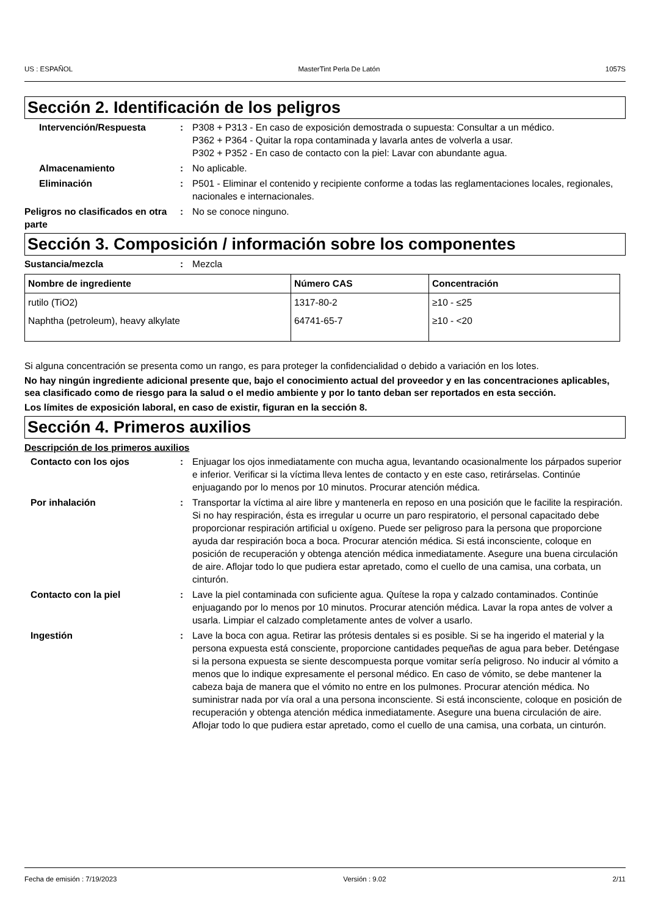US : ESPAÑOL MasterTint Perla De Latón 1057S
Sección 2. Identificación de los peligros
Intervención/Respuesta : P308 + P313 - En caso de exposición demostrada o supuesta: Consultar a un médico.
P362 + P364 - Quitar la ropa contaminada y lavarla antes de volverla a usar.
P302 + P352 - En caso de contacto con la piel: Lavar con abundante agua.
Almacenamiento : No aplicable.
Eliminación : P501 - Eliminar el contenido y recipiente conforme a todas las reglamentaciones locales, regionales, nacionales e internacionales.
Peligros no clasificados en otra parte
: No se conoce ninguno.
Sección 3. Composición / información sobre los componentes
Sustancia/mezcla : Mezcla
| Nombre de ingrediente | Número CAS | Concentración |
| --- | --- | --- |
| rutilo (TiO2) | 1317-80-2 | ≥10 - ≤25 |
| Naphtha (petroleum), heavy alkylate | 64741-65-7 | ≥10 - <20 |
Si alguna concentración se presenta como un rango, es para proteger la confidencialidad o debido a variación en los lotes.
No hay ningún ingrediente adicional presente que, bajo el conocimiento actual del proveedor y en las concentraciones aplicables, sea clasificado como de riesgo para la salud o el medio ambiente y por lo tanto deban ser reportados en esta sección.
Los límites de exposición laboral, en caso de existir, figuran en la sección 8.
Sección 4. Primeros auxilios
Descripción de los primeros auxilios
Contacto con los ojos : Enjuagar los ojos inmediatamente con mucha agua, levantando ocasionalmente los párpados superior e inferior. Verificar si la víctima lleva lentes de contacto y en este caso, retirárselas. Continúe enjuagando por lo menos por 10 minutos. Procurar atención médica.
Por inhalación : Transportar la víctima al aire libre y mantenerla en reposo en una posición que le facilite la respiración. Si no hay respiración, ésta es irregular u ocurre un paro respiratorio, el personal capacitado debe proporcionar respiración artificial u oxígeno. Puede ser peligroso para la persona que proporcione ayuda dar respiración boca a boca. Procurar atención médica. Si está inconsciente, coloque en posición de recuperación y obtenga atención médica inmediatamente. Asegure una buena circulación de aire. Aflojar todo lo que pudiera estar apretado, como el cuello de una camisa, una corbata, un cinturón.
Contacto con la piel : Lave la piel contaminada con suficiente agua. Quítese la ropa y calzado contaminados. Continúe enjuagando por lo menos por 10 minutos. Procurar atención médica. Lavar la ropa antes de volver a usarla. Limpiar el calzado completamente antes de volver a usarlo.
Ingestión : Lave la boca con agua. Retirar las prótesis dentales si es posible. Si se ha ingerido el material y la persona expuesta está consciente, proporcione cantidades pequeñas de agua para beber. Deténgase si la persona expuesta se siente descompuesta porque vomitar sería peligroso. No inducir al vómito a menos que lo indique expresamente el personal médico. En caso de vómito, se debe mantener la cabeza baja de manera que el vómito no entre en los pulmones. Procurar atención médica. No suministrar nada por vía oral a una persona inconsciente. Si está inconsciente, coloque en posición de recuperación y obtenga atención médica inmediatamente. Asegure una buena circulación de aire. Aflojar todo lo que pudiera estar apretado, como el cuello de una camisa, una corbata, un cinturón.
Fecha de emisión : 7/19/2023 Versión : 9.02 2/11